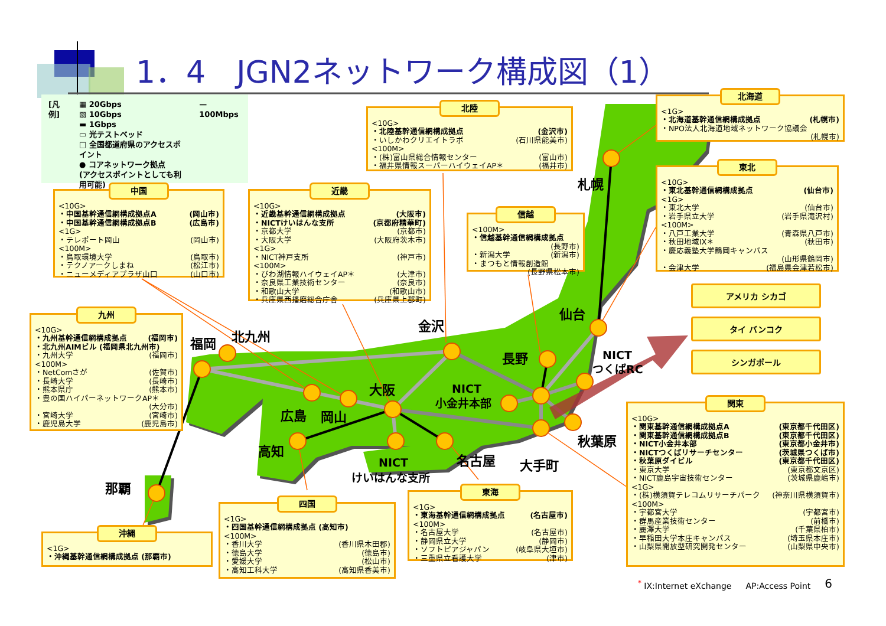札幌
仙台
金沢
北九州
福岡
長野
NICT
つくばRC
大阪
NICT
小金井本部
広島
岡山
秋葉原
高知
NICT
けいはんな支所
名古屋
大手町
那覇
1．4　JGN2ネットワーク構成図（1）
[凡例] ▦ 20Gbps
▧ 10Gbps
▬ 1Gbps
▭ 光テストベッド
□ 全国都道府県のアクセスポイント
● コアネットワーク拠点
(アクセスポイントとしても利用可能) — 100Mbps
北陸
<10G>
・北陸基幹通信網構成拠点 (金沢市)
・いしかわクリエイトラボ (石川県能美市)
<100M>
・(株)富山県総合情報センター (富山市)
・福井県情報スーパーハイウェイAP＊ (福井市)
北海道
<1G>
・北海道基幹通信網構成拠点 (札幌市)
・NPO法人北海道地域ネットワーク協議会
(札幌市)
中国
<10G>
・中国基幹通信網構成拠点A (岡山市)
・中国基幹通信網構成拠点B (広島市)
<1G>
・テレポート岡山 (岡山市)
<100M>
・鳥取環境大学 (鳥取市)
・テクノアークしまね (松江市)
・ニューメディアプラザ山口 (山口市)
近畿
<10G>
・近畿基幹通信網構成拠点 (大阪市)
・NICTけいはんな支所 (京都府精華町)
・京都大学 (京都市)
・大阪大学 (大阪府茨木市)
<1G>
・NICT神戸支所 (神戸市)
<100M>
・びわ湖情報ハイウェイAP＊ (大津市)
・奈良県工業技術センター (奈良市)
・和歌山大学 (和歌山市)
・兵庫県西播磨総合庁舎 (兵庫県上郡町)
信越
<100M>
・信越基幹通信網構成拠点
(長野市)
・新潟大学 (新潟市)
・まつもと情報創造館
(長野県松本市)
東北
<10G>
・東北基幹通信網構成拠点 (仙台市)
<1G>
・東北大学 (仙台市)
・岩手県立大学 (岩手県滝沢村)
<100M>
・八戸工業大学 (青森県八戸市)
・秋田地域IX＊ (秋田市)
・慶応義塾大学鶴岡キャンパス
(山形県鶴岡市)
・会津大学 (福島県会津若松市)
九州
<10G>
・九州基幹通信網構成拠点 (福岡市)
・北九州AIMビル (福岡県北九州市)
・九州大学 (福岡市)
<100M>
・NetComさが (佐賀市)
・長崎大学 (長崎市)
・熊本県庁 (熊本市)
・豊の国ハイパーネットワークAP＊
(大分市)
・宮崎大学 (宮崎市)
・鹿児島大学 (鹿児島市)
アメリカ シカゴ
タイ バンコク
シンガポール
関東
<10G>
・関東基幹通信網構成拠点A (東京都千代田区)
・関東基幹通信網構成拠点B (東京都千代田区)
・NICT小金井本部 (東京都小金井市)
・NICTつくばリサーチセンター (茨城県つくば市)
・秋葉原ダイビル (東京都千代田区)
・東京大学 (東京都文京区)
・NICT鹿島宇宙技術センター (茨城県鹿嶋市)
<1G>
・(株)横須賀テレコムリサーチパーク (神奈川県横須賀市)
<100M>
・宇都宮大学 (宇都宮市)
・群馬産業技術センター (前橋市)
・麗澤大学 (千葉県柏市)
・早稲田大学本庄キャンパス (埼玉県本庄市)
・山梨県開放型研究開発センター (山梨県中央市)
東海
<1G>
・東海基幹通信網構成拠点 (名古屋市)
<100M>
・名古屋大学 (名古屋市)
・静岡県立大学 (静岡市)
・ソフトピアジャパン (岐阜県大垣市)
・三重県立看護大学 (津市)
四国
<1G>
・四国基幹通信網構成拠点 (高知市)
<100M>
・香川大学 (香川県木田郡)
・徳島大学 (徳島市)
・愛媛大学 (松山市)
・高知工科大学 (高知県香美市)
沖縄
<1G>
・沖縄基幹通信網構成拠点 (那覇市)
<sup>*</sup> IX:Internet eXchange AP:Access Point 6